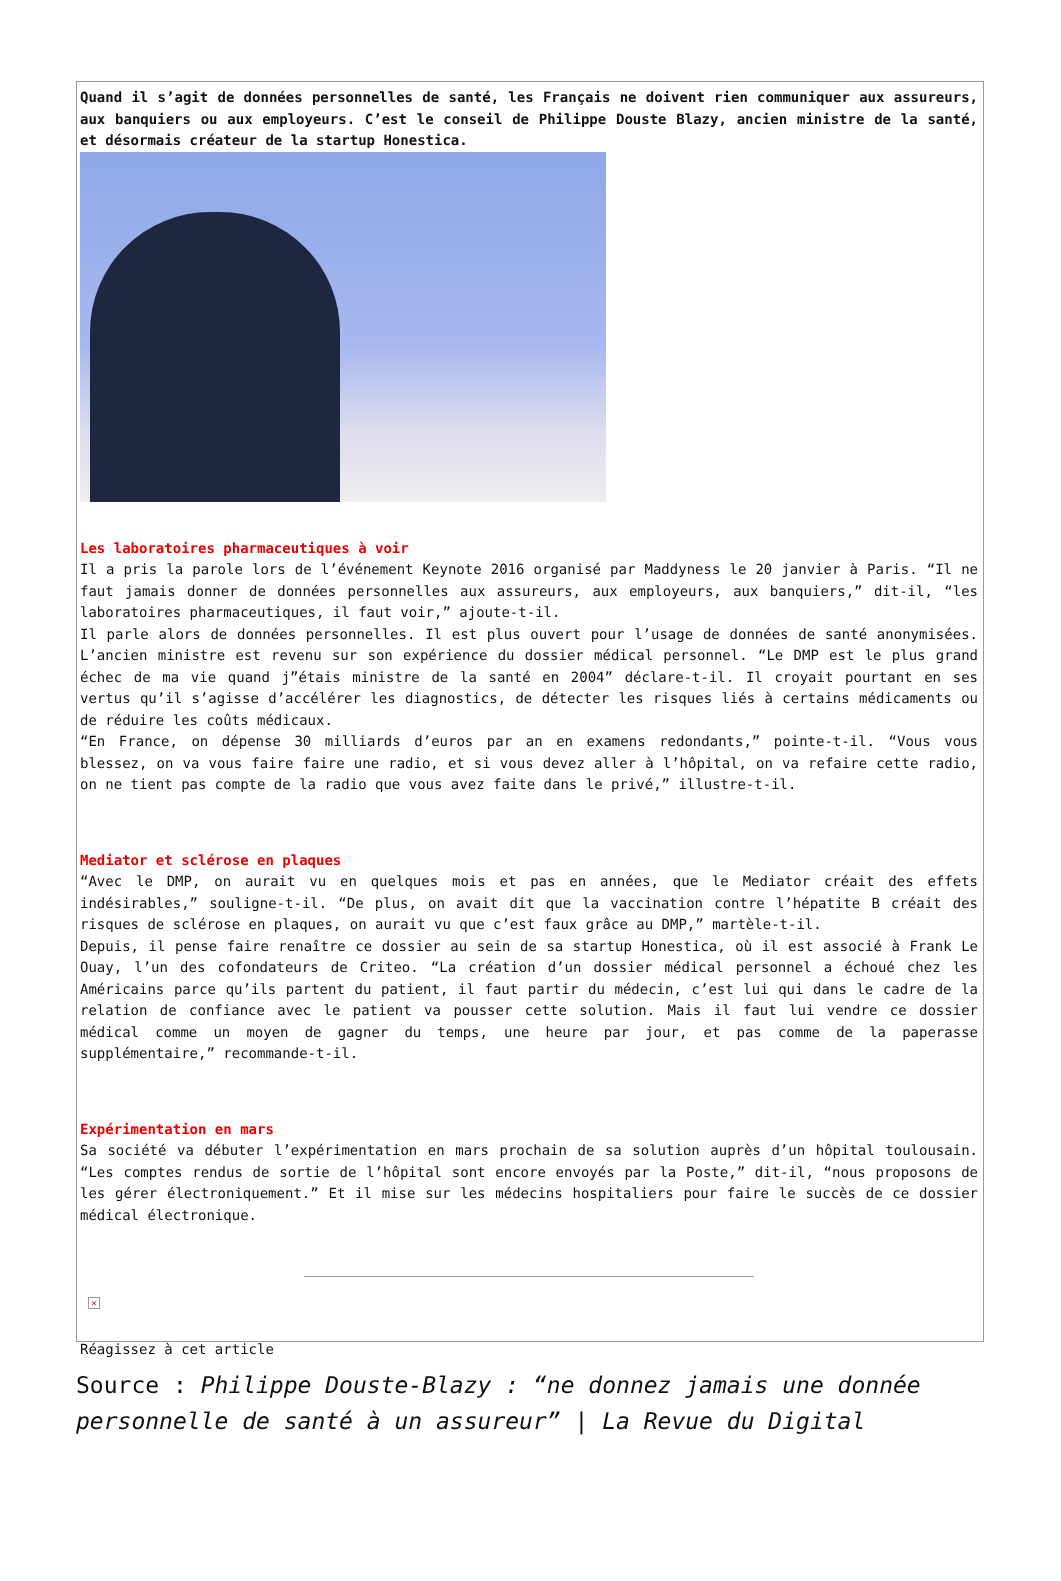Quand il s’agit de données personnelles de santé, les Français ne doivent rien communiquer aux assureurs, aux banquiers ou aux employeurs. C’est le conseil de Philippe Douste Blazy, ancien ministre de la santé, et désormais créateur de la startup Honestica.
Les laboratoires pharmaceutiques à voir
Il a pris la parole lors de l’événement Keynote 2016 organisé par Maddyness le 20 janvier à Paris. “Il ne faut jamais donner de données personnelles aux assureurs, aux employeurs, aux banquiers,” dit-il, “les laboratoires pharmaceutiques, il faut voir,” ajoute-t-il.
Il parle alors de données personnelles. Il est plus ouvert pour l’usage de données de santé anonymisées. L’ancien ministre est revenu sur son expérience du dossier médical personnel. “Le DMP est le plus grand échec de ma vie quand j”étais ministre de la santé en 2004” déclare-t-il. Il croyait pourtant en ses vertus qu’il s’agisse d’accélérer les diagnostics, de détecter les risques liés à certains médicaments ou de réduire les coûts médicaux.
“En France, on dépense 30 milliards d’euros par an en examens redondants,” pointe-t-il. “Vous vous blessez, on va vous faire faire une radio, et si vous devez aller à l’hôpital, on va refaire cette radio, on ne tient pas compte de la radio que vous avez faite dans le privé,” illustre-t-il.
Mediator et sclérose en plaques
“Avec le DMP, on aurait vu en quelques mois et pas en années, que le Mediator créait des effets indésirables,” souligne-t-il. “De plus, on avait dit que la vaccination contre l’hépatite B créait des risques de sclérose en plaques, on aurait vu que c’est faux grâce au DMP,” martèle-t-il.
Depuis, il pense faire renaître ce dossier au sein de sa startup Honestica, où il est associé à Frank Le Ouay, l’un des cofondateurs de Criteo. “La création d’un dossier médical personnel a échoué chez les Américains parce qu’ils partent du patient, il faut partir du médecin, c’est lui qui dans le cadre de la relation de confiance avec le patient va pousser cette solution. Mais il faut lui vendre ce dossier médical comme un moyen de gagner du temps, une heure par jour, et pas comme de la paperasse supplémentaire,” recommande-t-il.
Expérimentation en mars
Sa société va débuter l’expérimentation en mars prochain de sa solution auprès d’un hôpital toulousain. “Les comptes rendus de sortie de l’hôpital sont encore envoyés par la Poste,” dit-il, “nous proposons de les gérer électroniquement.” Et il mise sur les médecins hospitaliers pour faire le succès de ce dossier médical électronique.
×
Réagissez à cet article
Source : Philippe Douste-Blazy : “ne donnez jamais une donnée personnelle de santé à un assureur” | La Revue du Digital